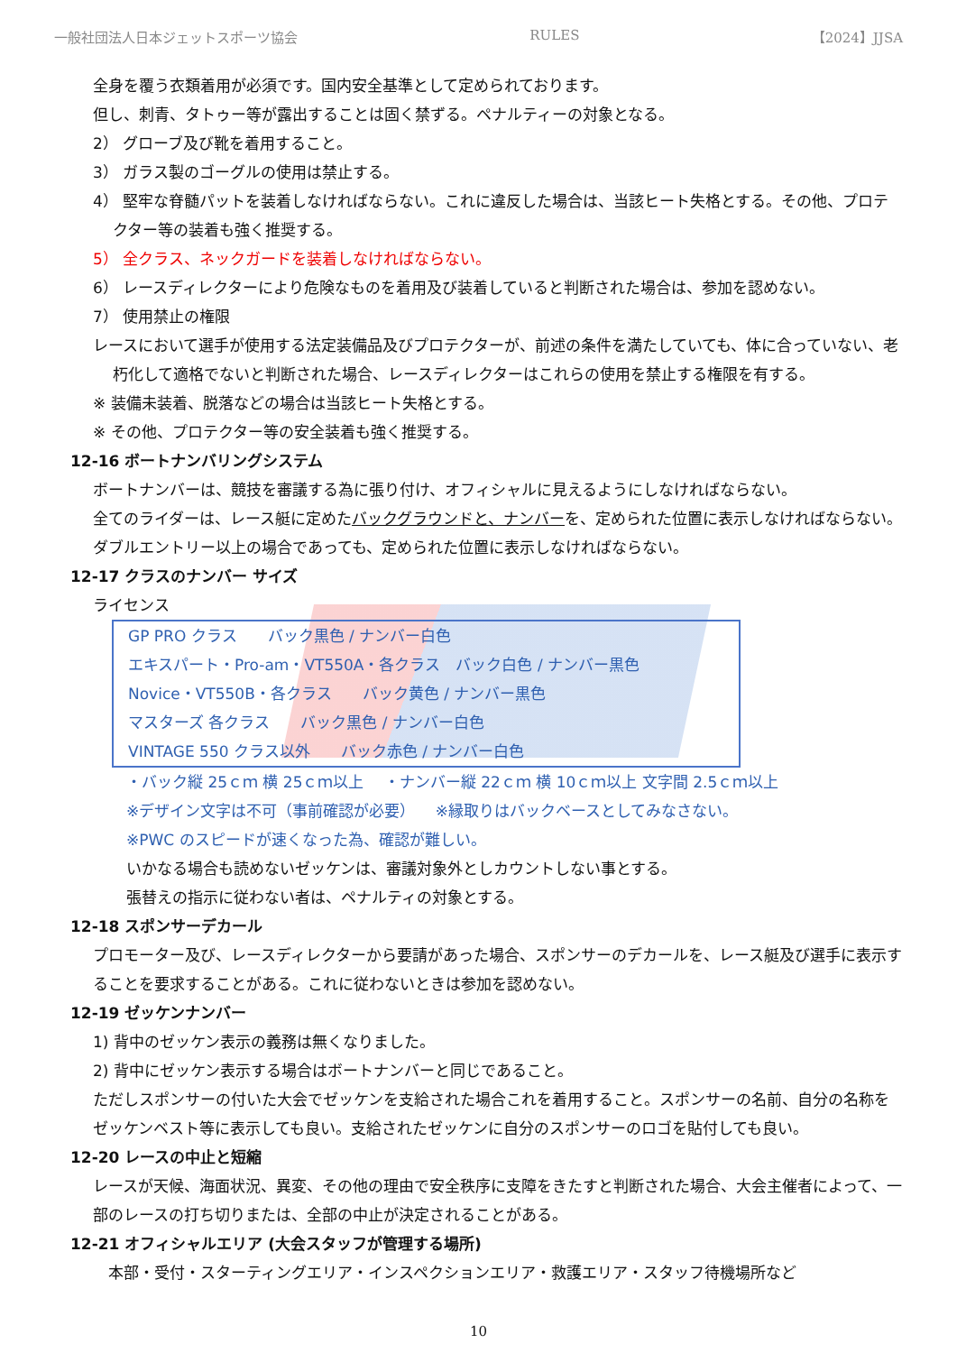一般社団法人日本ジェットスポーツ協会 RULES 【2024】JJSA
全身を覆う衣類着用が必須です。国内安全基準として定められております。
但し、刺青、タトゥー等が露出することは固く禁ずる。ペナルティーの対象となる。
2） グローブ及び靴を着用すること。
3） ガラス製のゴーグルの使用は禁止する。
4） 堅牢な脊髄パットを装着しなければならない。これに違反した場合は、当該ヒート失格とする。その他、プロテクター等の装着も強く推奨する。
5） 全クラス、ネックガードを装着しなければならない。
6） レースディレクターにより危険なものを着用及び装着していると判断された場合は、参加を認めない。
7） 使用禁止の権限
レースにおいて選手が使用する法定装備品及びプロテクターが、前述の条件を満たしていても、体に合っていない、老朽化して適格でないと判断された場合、レースディレクターはこれらの使用を禁止する権限を有する。
※ 装備未装着、脱落などの場合は当該ヒート失格とする。
※ その他、プロテクター等の安全装着も強く推奨する。
12-16 ボートナンバリングシステム
ボートナンバーは、競技を審議する為に張り付け、オフィシャルに見えるようにしなければならない。
全てのライダーは、レース艇に定めたバックグラウンドと、ナンバーを、定められた位置に表示しなければならない。ダブルエントリー以上の場合であっても、定められた位置に表示しなければならない。
12-17 クラスのナンバー サイズ
ライセンス
GP PRO クラス　　バック黒色 / ナンバー白色
エキスパート・Pro-am・VT550A・各クラス　バック白色 / ナンバー黒色
Novice・VT550B・各クラス　　バック黄色 / ナンバー黒色
マスターズ 各クラス　　バック黒色 / ナンバー白色
VINTAGE 550 クラス以外　　バック赤色 / ナンバー白色
・バック縦 25ｃｍ 横 25ｃｍ以上 　・ナンバー縦 22ｃｍ 横 10ｃｍ以上 文字間 2.5ｃｍ以上
※デザイン文字は不可（事前確認が必要） 　※縁取りはバックベースとしてみなさない。
※PWC のスピードが速くなった為、確認が難しい。
いかなる場合も読めないゼッケンは、審議対象外としカウントしない事とする。
張替えの指示に従わない者は、ペナルティの対象とする。
12-18 スポンサーデカール
プロモーター及び、レースディレクターから要請があった場合、スポンサーのデカールを、レース艇及び選手に表示することを要求することがある。これに従わないときは参加を認めない。
12-19 ゼッケンナンバー
1) 背中のゼッケン表示の義務は無くなりました。
2) 背中にゼッケン表示する場合はボートナンバーと同じであること。
ただしスポンサーの付いた大会でゼッケンを支給された場合これを着用すること。スポンサーの名前、自分の名称をゼッケンベスト等に表示しても良い。支給されたゼッケンに自分のスポンサーのロゴを貼付しても良い。
12-20 レースの中止と短縮
レースが天候、海面状況、異変、その他の理由で安全秩序に支障をきたすと判断された場合、大会主催者によって、一部のレースの打ち切りまたは、全部の中止が決定されることがある。
12-21 オフィシャルエリア (大会スタッフが管理する場所)
　本部・受付・スターティングエリア・インスペクションエリア・救護エリア・スタッフ待機場所など
10